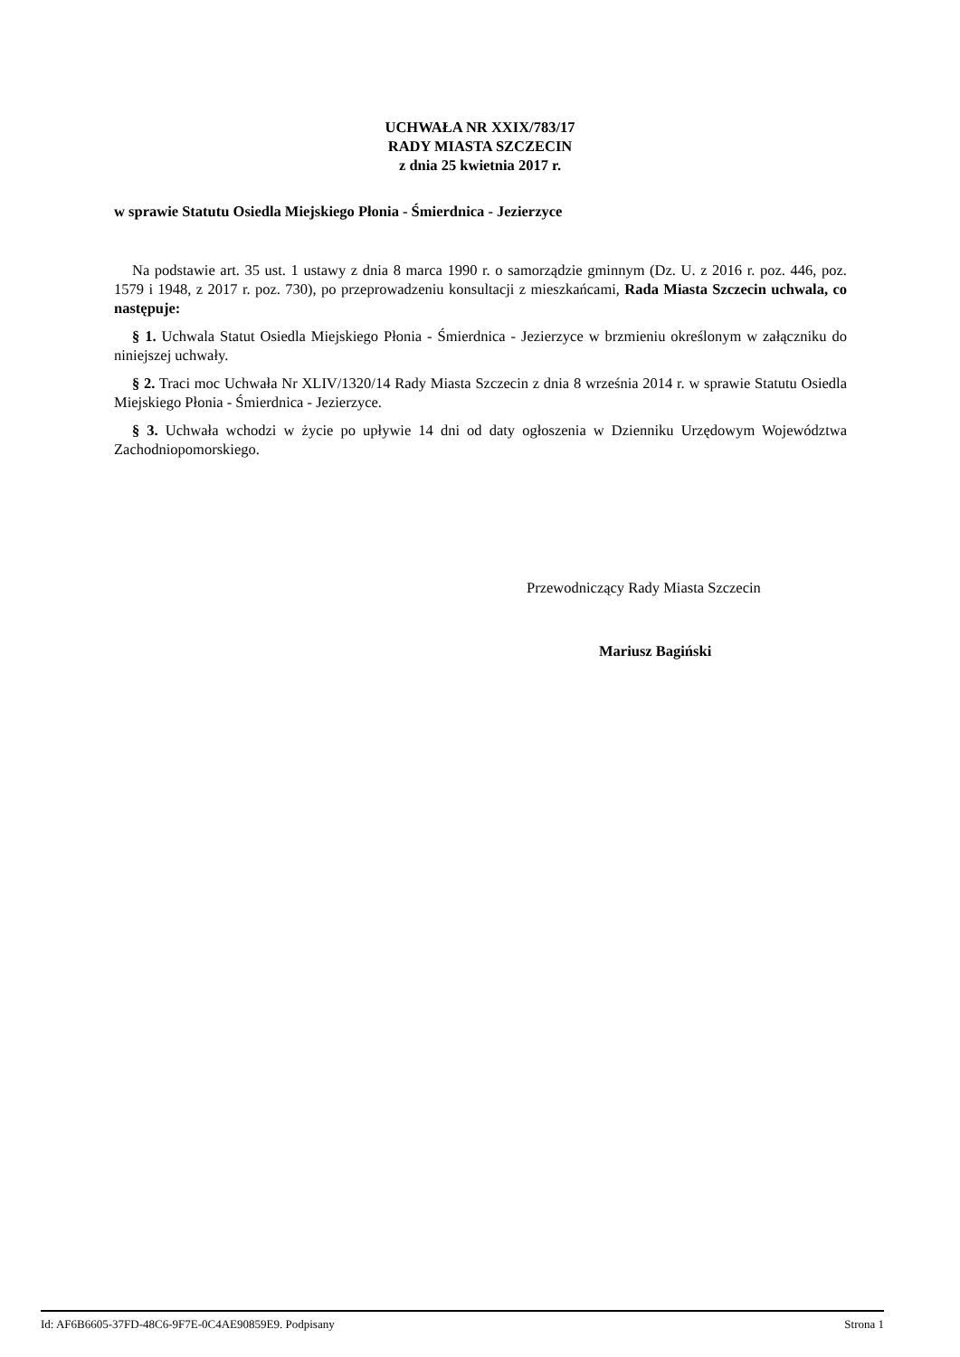UCHWAŁA NR XXIX/783/17
RADY MIASTA SZCZECIN
z dnia 25 kwietnia 2017 r.
w sprawie Statutu Osiedla Miejskiego Płonia - Śmierdnica - Jezierzyce
Na podstawie art. 35 ust. 1 ustawy z dnia 8 marca 1990 r. o samorządzie gminnym (Dz. U. z 2016 r. poz. 446, poz. 1579 i 1948, z 2017 r. poz. 730), po przeprowadzeniu konsultacji z mieszkańcami, Rada Miasta Szczecin uchwala, co następuje:
§ 1. Uchwala Statut Osiedla Miejskiego Płonia - Śmierdnica - Jezierzyce w brzmieniu określonym w załączniku do niniejszej uchwały.
§ 2. Traci moc Uchwała Nr XLIV/1320/14 Rady Miasta Szczecin z dnia 8 września 2014 r. w sprawie Statutu Osiedla Miejskiego Płonia - Śmierdnica - Jezierzyce.
§ 3. Uchwała wchodzi w życie po upływie 14 dni od daty ogłoszenia w Dzienniku Urzędowym Województwa Zachodniopomorskiego.
Przewodniczący Rady Miasta Szczecin
Mariusz Bagiński
Id: AF6B6605-37FD-48C6-9F7E-0C4AE90859E9. Podpisany Strona 1